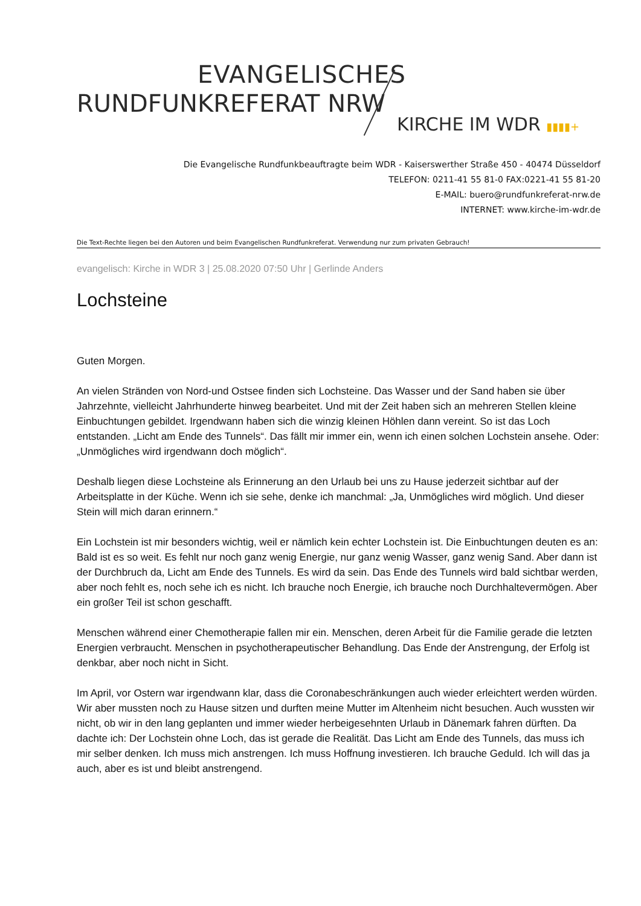EVANGELISCHES
RUNDFUNKREFERAT NRW
KIRCHE IM WDR ▮▮▮▮+
Die Evangelische Rundfunkbeauftragte beim WDR - Kaiserswerther Straße 450 - 40474 Düsseldorf
TELEFON: 0211-41 55 81-0 FAX:0221-41 55 81-20
E-MAIL: buero@rundfunkreferat-nrw.de
INTERNET: www.kirche-im-wdr.de
Die Text-Rechte liegen bei den Autoren und beim Evangelischen Rundfunkreferat. Verwendung nur zum privaten Gebrauch!
evangelisch: Kirche in WDR 3 | 25.08.2020 07:50 Uhr | Gerlinde Anders
Lochsteine
Guten Morgen.
An vielen Stränden von Nord-und Ostsee finden sich Lochsteine. Das Wasser und der Sand haben sie über Jahrzehnte, vielleicht Jahrhunderte hinweg bearbeitet. Und mit der Zeit haben sich an mehreren Stellen kleine Einbuchtungen gebildet. Irgendwann haben sich die winzig kleinen Höhlen dann vereint. So ist das Loch entstanden. „Licht am Ende des Tunnels“. Das fällt mir immer ein, wenn ich einen solchen Lochstein ansehe. Oder: „Unmögliches wird irgendwann doch möglich“.
Deshalb liegen diese Lochsteine als Erinnerung an den Urlaub bei uns zu Hause jederzeit sichtbar auf der Arbeitsplatte in der Küche. Wenn ich sie sehe, denke ich manchmal: „Ja, Unmögliches wird möglich. Und dieser Stein will mich daran erinnern.“
Ein Lochstein ist mir besonders wichtig, weil er nämlich kein echter Lochstein ist. Die Einbuchtungen deuten es an: Bald ist es so weit. Es fehlt nur noch ganz wenig Energie, nur ganz wenig Wasser, ganz wenig Sand. Aber dann ist der Durchbruch da, Licht am Ende des Tunnels. Es wird da sein. Das Ende des Tunnels wird bald sichtbar werden, aber noch fehlt es, noch sehe ich es nicht. Ich brauche noch Energie, ich brauche noch Durchhaltevermögen. Aber ein großer Teil ist schon geschafft.
Menschen während einer Chemotherapie fallen mir ein. Menschen, deren Arbeit für die Familie gerade die letzten Energien verbraucht. Menschen in psychotherapeutischer Behandlung. Das Ende der Anstrengung, der Erfolg ist denkbar, aber noch nicht in Sicht.
Im April, vor Ostern war irgendwann klar, dass die Coronabeschränkungen auch wieder erleichtert werden würden. Wir aber mussten noch zu Hause sitzen und durften meine Mutter im Altenheim nicht besuchen. Auch wussten wir nicht, ob wir in den lang geplanten und immer wieder herbeigesehnten Urlaub in Dänemark fahren dürften. Da dachte ich: Der Lochstein ohne Loch, das ist gerade die Realität. Das Licht am Ende des Tunnels, das muss ich mir selber denken. Ich muss mich anstrengen. Ich muss Hoffnung investieren. Ich brauche Geduld. Ich will das ja auch, aber es ist und bleibt anstrengend.